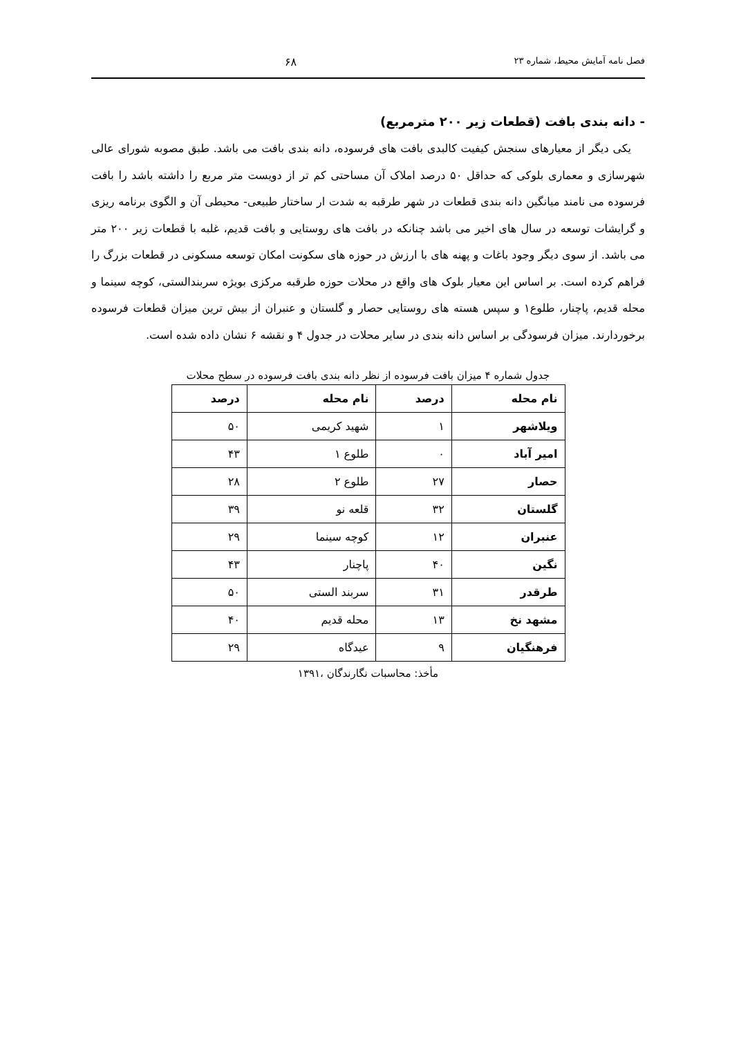فصل نامه آمایش محیط، شماره ۲۳ ۶۸
- دانه بندی بافت (قطعات زیر ۲۰۰ مترمربع)
یکی دیگر از معیارهای سنجش کیفیت کالبدی بافت های فرسوده، دانه بندی بافت می باشد. طبق مصوبه شورای عالی شهرسازی و معماری بلوکی که حداقل ۵۰ درصد املاک آن مساحتی کم تر از دویست متر مربع را داشته باشد را بافت فرسوده می نامند میانگین دانه بندی قطعات در شهر طرقبه به شدت ار ساختار طبیعی- محیطی آن و الگوی برنامه ریزی و گرایشات توسعه در سال های اخیر می باشد چنانکه در بافت های روستایی و بافت قدیم، غلبه با قطعات زیر ۲۰۰ متر می باشد. از سوی دیگر وجود باغات و پهنه های با ارزش در حوزه های سکونت امکان توسعه مسکونی در قطعات بزرگ را فراهم کرده است. بر اساس این معیار بلوک های واقع در محلات حوزه طرقبه مرکزی بویژه سربندالستی، کوچه سینما و محله قدیم، پاچنار، طلوع۱ و سپس هسته های روستایی حصار و گلستان و عنبران از بیش ترین میزان قطعات فرسوده برخوردارند. میزان فرسودگی بر اساس دانه بندی در سایر محلات در جدول ۴ و نقشه ۶ نشان داده شده است.
جدول شماره ۴ میزان بافت فرسوده از نظر دانه بندی بافت فرسوده در سطح محلات
| نام محله | درصد | نام محله | درصد |
| --- | --- | --- | --- |
| ویلاشهر | ۱ | شهید کریمی | ۵۰ |
| امیر آباد | ۰ | طلوع ۱ | ۴۳ |
| حصار | ۲۷ | طلوع ۲ | ۲۸ |
| گلستان | ۳۲ | قلعه نو | ۳۹ |
| عنبران | ۱۲ | کوچه سینما | ۲۹ |
| نگین | ۴۰ | پاچنار | ۴۳ |
| طرقدر | ۳۱ | سربند الستی | ۵۰ |
| مشهد نخ | ۱۳ | محله قدیم | ۴۰ |
| فرهنگیان | ۹ | عیدگاه | ۲۹ |
مأخذ: محاسبات نگارندگان ،۱۳۹۱